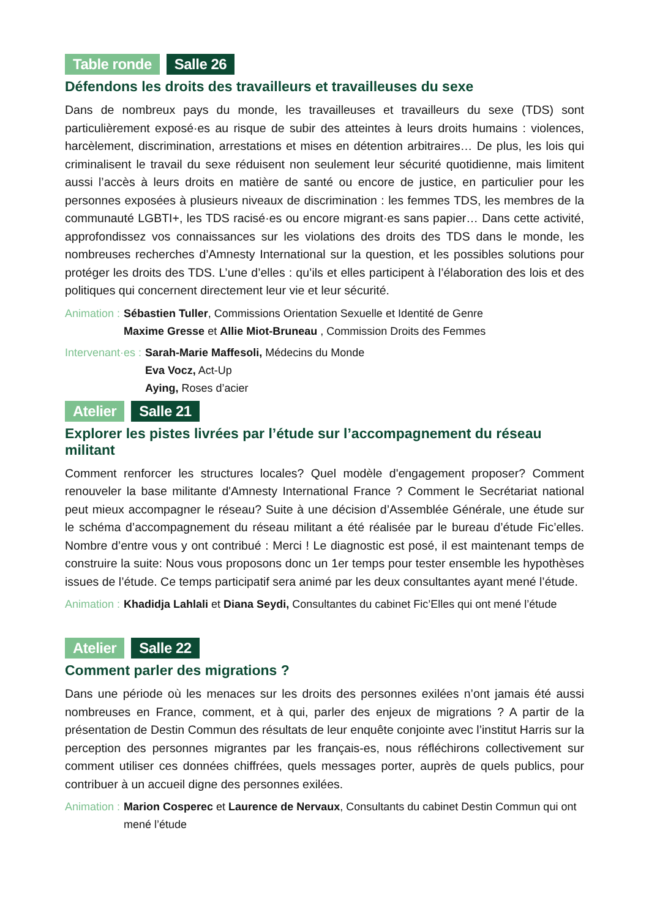Table ronde Salle 26
Défendons les droits des travailleurs et travailleuses du sexe
Dans de nombreux pays du monde, les travailleuses et travailleurs du sexe (TDS) sont particulièrement exposé·es au risque de subir des atteintes à leurs droits humains : violences, harcèlement, discrimination, arrestations et mises en détention arbitraires… De plus, les lois qui criminalisent le travail du sexe réduisent non seulement leur sécurité quotidienne, mais limitent aussi l’accès à leurs droits en matière de santé ou encore de justice, en particulier pour les personnes exposées à plusieurs niveaux de discrimination : les femmes TDS, les membres de la communauté LGBTI+, les TDS racisé·es ou encore migrant·es sans papier… Dans cette activité, approfondissez vos connaissances sur les violations des droits des TDS dans le monde, les nombreuses recherches d’Amnesty International sur la question, et les possibles solutions pour protéger les droits des TDS. L’une d’elles : qu’ils et elles participent à l’élaboration des lois et des politiques qui concernent directement leur vie et leur sécurité.
Animation : Sébastien Tuller, Commissions Orientation Sexuelle et Identité de Genre
Maxime Gresse et Allie Miot-Bruneau , Commission Droits des Femmes
Intervenant·es : Sarah-Marie Maffesoli, Médecins du Monde
Eva Vocz, Act-Up
Aying, Roses d’acier
Atelier Salle 21
Explorer les pistes livrées par l’étude sur l’accompagnement du réseau militant
Comment renforcer les structures locales? Quel modèle d'engagement proposer? Comment renouveler la base militante d'Amnesty International France ? Comment le Secrétariat national peut mieux accompagner le réseau? Suite à une décision d’Assemblée Générale, une étude sur le schéma d’accompagnement du réseau militant a été réalisée par le bureau d’étude Fic’elles. Nombre d’entre vous y ont contribué : Merci ! Le diagnostic est posé, il est maintenant temps de construire la suite: Nous vous proposons donc un 1er temps pour tester ensemble les hypothèses issues de l’étude. Ce temps participatif sera animé par les deux consultantes ayant mené l’étude.
Animation : Khadidja Lahlali et Diana Seydi, Consultantes du cabinet Fic’Elles qui ont mené l’étude
Atelier Salle 22
Comment parler des migrations ?
Dans une période où les menaces sur les droits des personnes exilées n’ont jamais été aussi nombreuses en France, comment, et à qui, parler des enjeux de migrations ? A partir de la présentation de Destin Commun des résultats de leur enquête conjointe avec l’institut Harris sur la perception des personnes migrantes par les français-es, nous réfléchirons collectivement sur comment utiliser ces données chiffrées, quels messages porter, auprès de quels publics, pour contribuer à un accueil digne des personnes exilées.
Animation : Marion Cosperec et Laurence de Nervaux, Consultants du cabinet Destin Commun qui ont mené l’étude